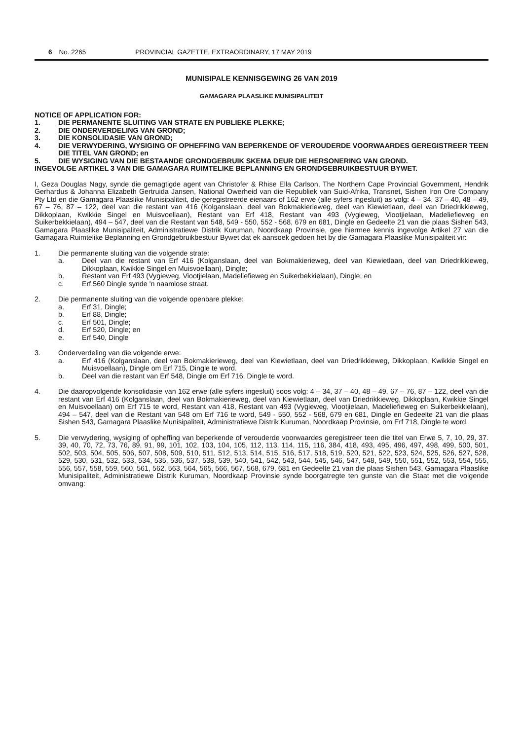6 No. 2265 PROVINCIAL GAZETTE, EXTRAORDINARY, 17 MAY 2019
MUNISIPALE KENNISGEWING 26 VAN 2019
GAMAGARA PLAASLIKE MUNISIPALITEIT
NOTICE OF APPLICATION FOR:
1. DIE PERMANENTE SLUITING VAN STRATE EN PUBLIEKE PLEKKE;
2. DIE ONDERVERDELING VAN GROND;
3. DIE KONSOLIDASIE VAN GROND;
4. DIE VERWYDERING, WYSIGING OF OPHEFFING VAN BEPERKENDE OF VEROUDERDE VOORWAARDES GEREGISTREER TEEN DIE TITEL VAN GROND; en
5. DIE WYSIGING VAN DIE BESTAANDE GRONDGEBRUIK SKEMA DEUR DIE HERSONERING VAN GROND.
INGEVOLGE ARTIKEL 3 VAN DIE GAMAGARA RUIMTELIKE BEPLANNING EN GRONDGEBRUIKBESTUUR BYWET.
I, Geza Douglas Nagy, synde die gemagtigde agent van Christofer & Rhise Ella Carlson, The Northern Cape Provincial Government, Hendrik Gerhardus & Johanna Elizabeth Gertruida Jansen, National Owerheid van die Republiek van Suid-Afrika, Transnet, Sishen Iron Ore Company Pty Ltd en die Gamagara Plaaslike Munisipaliteit, die geregistreerde eienaars of 162 erwe (alle syfers ingesluit) as volg: 4 – 34, 37 – 40, 48 – 49, 67 – 76, 87 – 122, deel van die restant van 416 (Kolganslaan, deel van Bokmakierieweg, deel van Kiewietlaan, deel van Driedrikkieweg, Dikkoplaan, Kwikkie Singel en Muisvoellaan), Restant van Erf 418, Restant van 493 (Vygieweg, Viootjielaan, Madeliefieweg en Suikerbekkielaan), 494 – 547, deel van die Restant van 548, 549 - 550, 552 - 568, 679 en 681, Dingle en Gedeelte 21 van die plaas Sishen 543, Gamagara Plaaslike Munisipaliteit, Administratiewe Distrik Kuruman, Noordkaap Provinsie, gee hiermee kennis ingevolge Artikel 27 van die Gamagara Ruimtelike Beplanning en Grondgebruikbestuur Bywet dat ek aansoek gedoen het by die Gamagara Plaaslike Munisipaliteit vir:
1. Die permanente sluiting van die volgende strate:
a. Deel van die restant van Erf 416 (Kolganslaan, deel van Bokmakierieweg, deel van Kiewietlaan, deel van Driedrikkieweg, Dikkoplaan, Kwikkie Singel en Muisvoellaan), Dingle;
b. Restant van Erf 493 (Vygieweg, Viootjielaan, Madeliefieweg en Suikerbekkielaan), Dingle; en
c. Erf 560 Dingle synde 'n naamlose straat.
2. Die permanente sluiting van die volgende openbare plekke:
a. Erf 31, Dingle;
b. Erf 88, Dingle;
c. Erf 501, Dingle;
d. Erf 520, Dingle; en
e. Erf 540, Dingle
3. Onderverdeling van die volgende erwe:
a. Erf 416 (Kolganslaan, deel van Bokmakierieweg, deel van Kiewietlaan, deel van Driedrikkieweg, Dikkoplaan, Kwikkie Singel en Muisvoellaan), Dingle om Erf 715, Dingle te word.
b. Deel van die restant van Erf 548, Dingle om Erf 716, Dingle te word.
4. Die daaropvolgende konsolidasie van 162 erwe (alle syfers ingesluit) soos volg: 4 – 34, 37 – 40, 48 – 49, 67 – 76, 87 – 122, deel van die restant van Erf 416 (Kolganslaan, deel van Bokmakierieweg, deel van Kiewietlaan, deel van Driedrikkieweg, Dikkoplaan, Kwikkie Singel en Muisvoellaan) om Erf 715 te word, Restant van 418, Restant van 493 (Vygieweg, Viootjielaan, Madeliefieweg en Suikerbekkielaan), 494 – 547, deel van die Restant van 548 om Erf 716 te word, 549 - 550, 552 - 568, 679 en 681, Dingle en Gedeelte 21 van die plaas Sishen 543, Gamagara Plaaslike Munisipaliteit, Administratiewe Distrik Kuruman, Noordkaap Provinsie, om Erf 718, Dingle te word.
5. Die verwydering, wysiging of opheffing van beperkende of verouderde voorwaardes geregistreer teen die titel van Erwe 5, 7, 10, 29, 37. 39, 40, 70, 72, 73, 76, 89, 91, 99, 101, 102, 103, 104, 105, 112, 113, 114, 115, 116, 384, 418, 493, 495, 496, 497, 498, 499, 500, 501, 502, 503, 504, 505, 506, 507, 508, 509, 510, 511, 512, 513, 514, 515, 516, 517, 518, 519, 520, 521, 522, 523, 524, 525, 526, 527, 528, 529, 530, 531, 532, 533, 534, 535, 536, 537, 538, 539, 540, 541, 542, 543, 544, 545, 546, 547, 548, 549, 550, 551, 552, 553, 554, 555, 556, 557, 558, 559, 560, 561, 562, 563, 564, 565, 566, 567, 568, 679, 681 en Gedeelte 21 van die plaas Sishen 543, Gamagara Plaaslike Munisipaliteit, Administratiewe Distrik Kuruman, Noordkaap Provinsie synde boorgatregte ten gunste van die Staat met die volgende omvang: